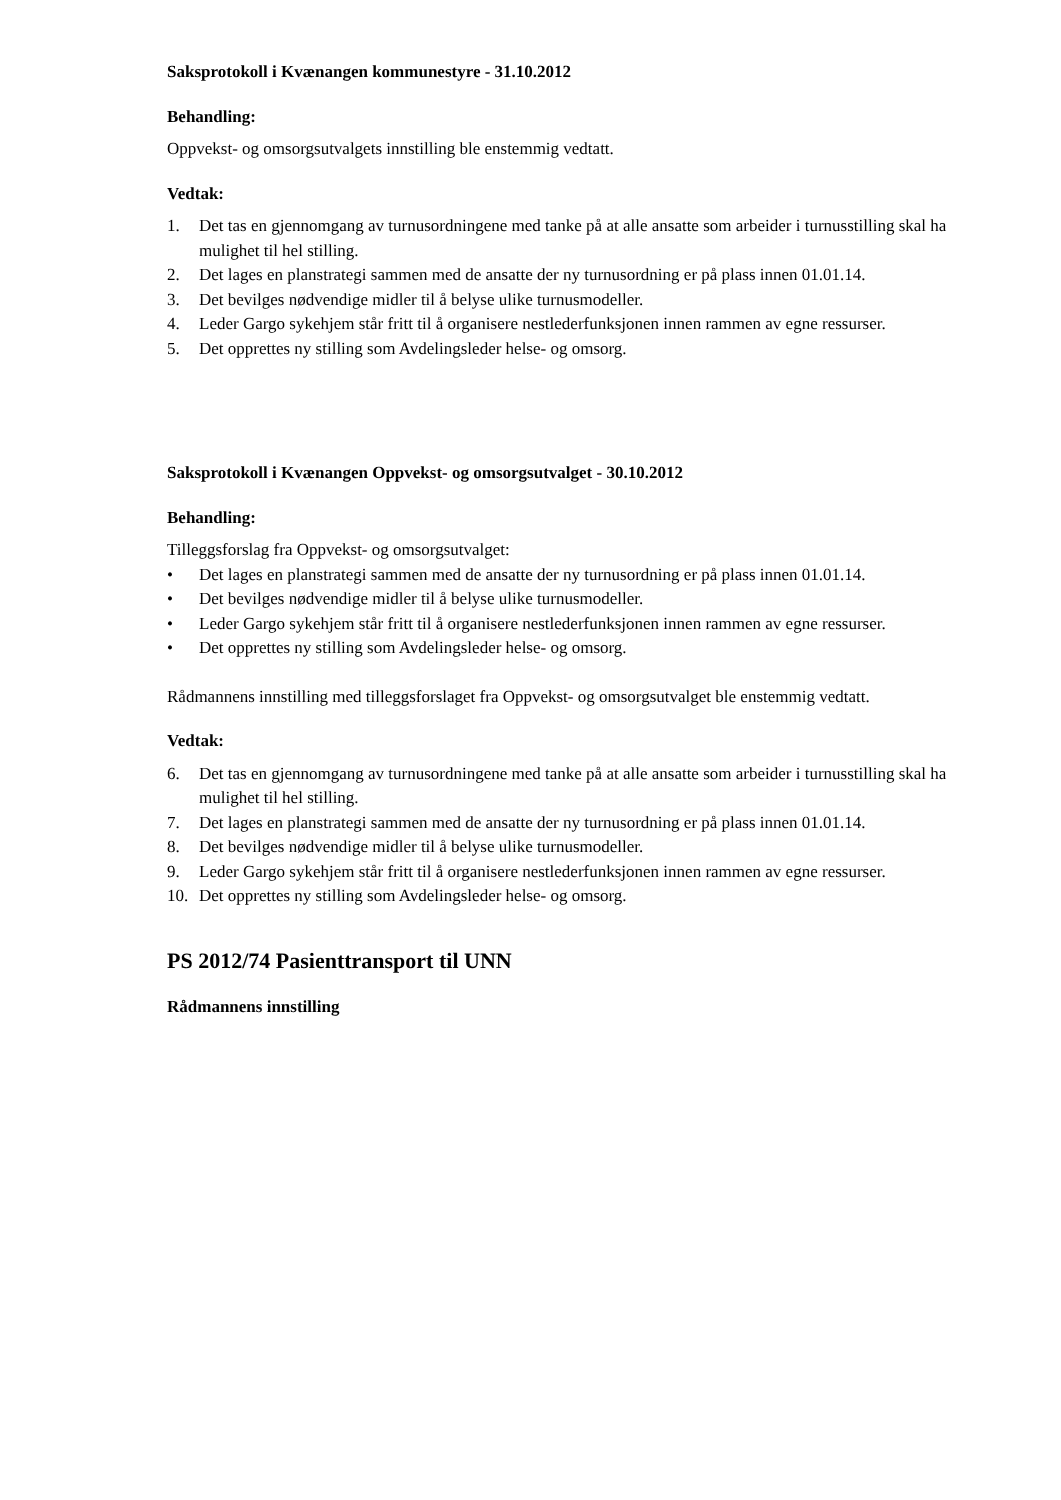Saksprotokoll i Kvænangen kommunestyre - 31.10.2012
Behandling:
Oppvekst- og omsorgsutvalgets innstilling ble enstemmig vedtatt.
Vedtak:
1. Det tas en gjennomgang av turnusordningene med tanke på at alle ansatte som arbeider i turnusstilling skal ha mulighet til hel stilling.
2. Det lages en planstrategi sammen med de ansatte der ny turnusordning er på plass innen 01.01.14.
3. Det bevilges nødvendige midler til å belyse ulike turnusmodeller.
4. Leder Gargo sykehjem står fritt til å organisere nestlederfunksjonen innen rammen av egne ressurser.
5. Det opprettes ny stilling som Avdelingsleder helse- og omsorg.
Saksprotokoll i Kvænangen Oppvekst- og omsorgsutvalget - 30.10.2012
Behandling:
Tilleggsforslag fra Oppvekst- og omsorgsutvalget:
• Det lages en planstrategi sammen med de ansatte der ny turnusordning er på plass innen 01.01.14.
• Det bevilges nødvendige midler til å belyse ulike turnusmodeller.
• Leder Gargo sykehjem står fritt til å organisere nestlederfunksjonen innen rammen av egne ressurser.
• Det opprettes ny stilling som Avdelingsleder helse- og omsorg.
Rådmannens innstilling med tilleggsforslaget fra Oppvekst- og omsorgsutvalget ble enstemmig vedtatt.
Vedtak:
6. Det tas en gjennomgang av turnusordningene med tanke på at alle ansatte som arbeider i turnusstilling skal ha mulighet til hel stilling.
7. Det lages en planstrategi sammen med de ansatte der ny turnusordning er på plass innen 01.01.14.
8. Det bevilges nødvendige midler til å belyse ulike turnusmodeller.
9. Leder Gargo sykehjem står fritt til å organisere nestlederfunksjonen innen rammen av egne ressurser.
10. Det opprettes ny stilling som Avdelingsleder helse- og omsorg.
PS 2012/74 Pasienttransport til UNN
Rådmannens innstilling